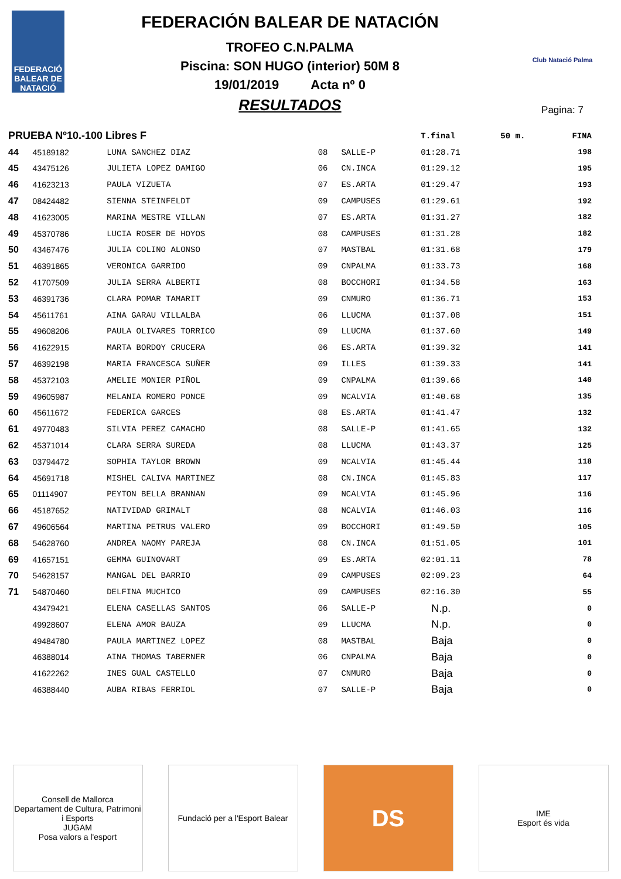FEDERACIÓ
BALEAR DE
NATACIÓ
FEDERACIÓN BALEAR DE NATACIÓN
TROFEO C.N.PALMA
Piscina: SON HUGO (interior) 50M 8
19/01/2019 Acta nº 0
RESULTADOS
Club Natació Palma
Pagina: 7
| PRUEBA Nº10.-100 Libres F | | | | | T.final | 50 m. | FINA |
| --- | --- | --- | --- | --- | --- | --- | --- |
| 44 | 45189182 | LUNA SANCHEZ DIAZ | 08 | SALLE-P | 01:28.71 | | 198 |
| 45 | 43475126 | JULIETA LOPEZ DAMIGO | 06 | CN.INCA | 01:29.12 | | 195 |
| 46 | 41623213 | PAULA VIZUETA | 07 | ES.ARTA | 01:29.47 | | 193 |
| 47 | 08424482 | SIENNA STEINFELDT | 09 | CAMPUSES | 01:29.61 | | 192 |
| 48 | 41623005 | MARINA MESTRE VILLAN | 07 | ES.ARTA | 01:31.27 | | 182 |
| 49 | 45370786 | LUCIA ROSER DE HOYOS | 08 | CAMPUSES | 01:31.28 | | 182 |
| 50 | 43467476 | JULIA COLINO ALONSO | 07 | MASTBAL | 01:31.68 | | 179 |
| 51 | 46391865 | VERONICA GARRIDO | 09 | CNPALMA | 01:33.73 | | 168 |
| 52 | 41707509 | JULIA SERRA ALBERTI | 08 | BOCCHORI | 01:34.58 | | 163 |
| 53 | 46391736 | CLARA POMAR TAMARIT | 09 | CNMURO | 01:36.71 | | 153 |
| 54 | 45611761 | AINA GARAU VILLALBA | 06 | LLUCMA | 01:37.08 | | 151 |
| 55 | 49608206 | PAULA OLIVARES TORRICO | 09 | LLUCMA | 01:37.60 | | 149 |
| 56 | 41622915 | MARTA BORDOY CRUCERA | 06 | ES.ARTA | 01:39.32 | | 141 |
| 57 | 46392198 | MARIA FRANCESCA SUÑER | 09 | ILLES | 01:39.33 | | 141 |
| 58 | 45372103 | AMELIE MONIER PIÑOL | 09 | CNPALMA | 01:39.66 | | 140 |
| 59 | 49605987 | MELANIA ROMERO PONCE | 09 | NCALVIA | 01:40.68 | | 135 |
| 60 | 45611672 | FEDERICA GARCES | 08 | ES.ARTA | 01:41.47 | | 132 |
| 61 | 49770483 | SILVIA PEREZ CAMACHO | 08 | SALLE-P | 01:41.65 | | 132 |
| 62 | 45371014 | CLARA SERRA SUREDA | 08 | LLUCMA | 01:43.37 | | 125 |
| 63 | 03794472 | SOPHIA TAYLOR BROWN | 09 | NCALVIA | 01:45.44 | | 118 |
| 64 | 45691718 | MISHEL CALIVA MARTINEZ | 08 | CN.INCA | 01:45.83 | | 117 |
| 65 | 01114907 | PEYTON BELLA BRANNAN | 09 | NCALVIA | 01:45.96 | | 116 |
| 66 | 45187652 | NATIVIDAD GRIMALT | 08 | NCALVIA | 01:46.03 | | 116 |
| 67 | 49606564 | MARTINA PETRUS VALERO | 09 | BOCCHORI | 01:49.50 | | 105 |
| 68 | 54628760 | ANDREA NAOMY PAREJA | 08 | CN.INCA | 01:51.05 | | 101 |
| 69 | 41657151 | GEMMA GUINOVART | 09 | ES.ARTA | 02:01.11 | | 78 |
| 70 | 54628157 | MANGAL DEL BARRIO | 09 | CAMPUSES | 02:09.23 | | 64 |
| 71 | 54870460 | DELFINA MUCHICO | 09 | CAMPUSES | 02:16.30 | | 55 |
| | 43479421 | ELENA CASELLAS SANTOS | 06 | SALLE-P | N.p. | | 0 |
| | 49928607 | ELENA AMOR BAUZA | 09 | LLUCMA | N.p. | | 0 |
| | 49484780 | PAULA MARTINEZ LOPEZ | 08 | MASTBAL | Baja | | 0 |
| | 46388014 | AINA THOMAS TABERNER | 06 | CNPALMA | Baja | | 0 |
| | 41622262 | INES GUAL CASTELLO | 07 | CNMURO | Baja | | 0 |
| | 46388440 | AUBA RIBAS FERRIOL | 07 | SALLE-P | Baja | | 0 |
Consell de Mallorca
Departament de Cultura, Patrimoni i Esports
JUGAM
Posa valors a l'esport
Fundació per a l'Esport Balear
DS
IME
Esport és vida